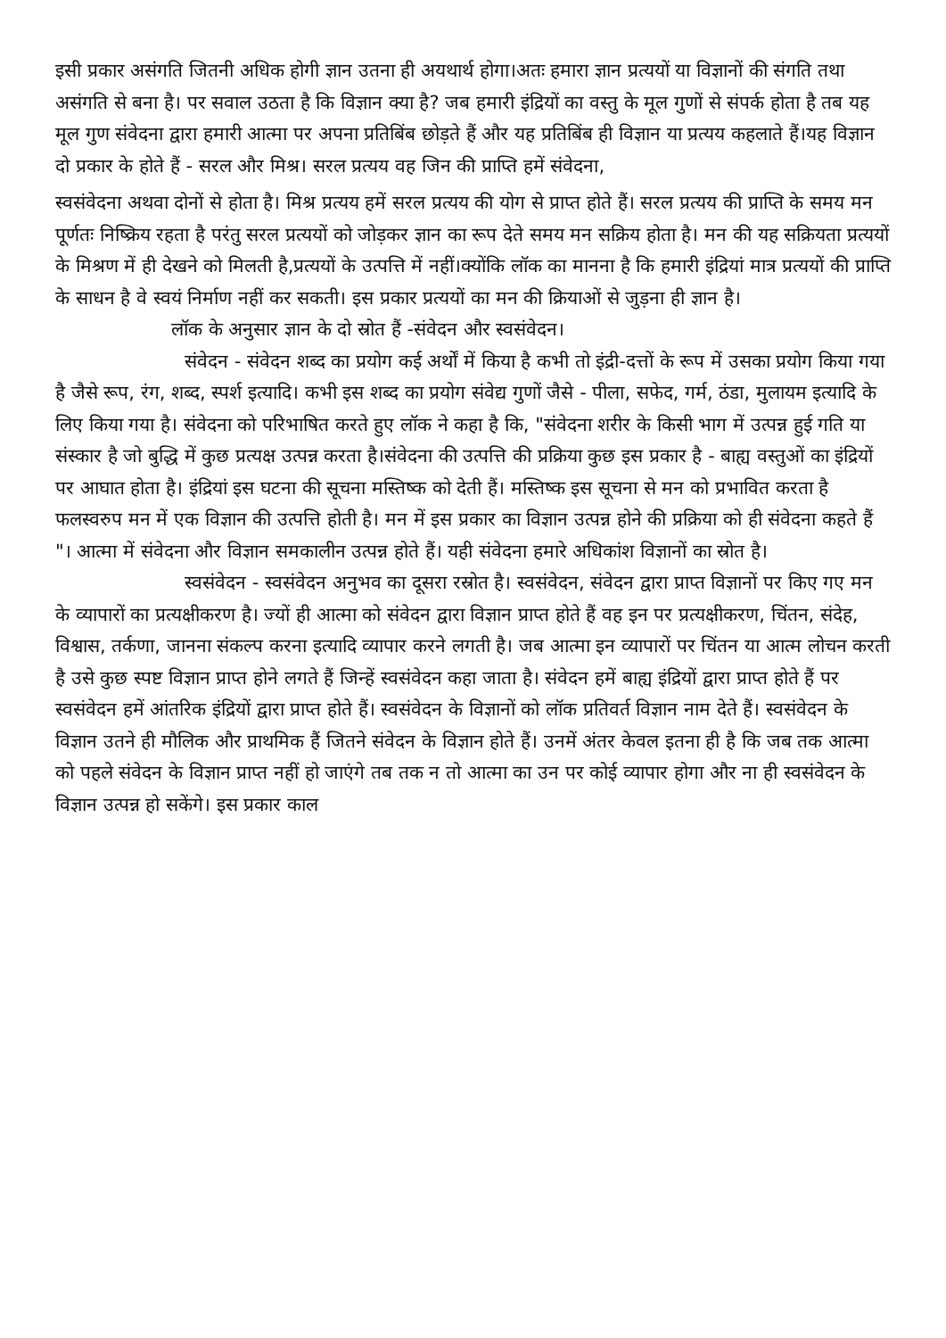इसी प्रकार असंगति जितनी अधिक होगी ज्ञान उतना ही अयथार्थ होगा।अतः हमारा ज्ञान प्रत्ययों या विज्ञानों की संगति तथा असंगति से बना है। पर सवाल उठता है कि विज्ञान क्या है? जब हमारी इंद्रियों का वस्तु के मूल गुणों से संपर्क होता है तब यह मूल गुण संवेदना द्वारा हमारी आत्मा पर अपना प्रतिबिंब छोड़ते हैं और यह प्रतिबिंब ही विज्ञान या प्रत्यय कहलाते हैं।यह विज्ञान दो प्रकार के होते हैं - सरल और मिश्र। सरल प्रत्यय वह जिन की प्राप्ति हमें संवेदना,
स्वसंवेदना अथवा दोनों से होता है। मिश्र प्रत्यय हमें सरल प्रत्यय की योग से प्राप्त होते हैं। सरल प्रत्यय की प्राप्ति के समय मन पूर्णतः निष्क्रिय रहता है परंतु सरल प्रत्ययों को जोड़कर ज्ञान का रूप देते समय मन सक्रिय होता है। मन की यह सक्रियता प्रत्ययों के मिश्रण में ही देखने को मिलती है,प्रत्ययों के उत्पत्ति में नहीं।क्योंकि लॉक का मानना है कि हमारी इंद्रियां मात्र प्रत्ययों की प्राप्ति के साधन है वे स्वयं निर्माण नहीं कर सकती। इस प्रकार प्रत्ययों का मन की क्रियाओं से जुड़ना ही ज्ञान है।
लॉक के अनुसार ज्ञान के दो स्रोत हैं -संवेदन और स्वसंवेदन।
संवेदन - संवेदन शब्द का प्रयोग कई अर्थों में किया है कभी तो इंद्री-दत्तों के रूप में उसका प्रयोग किया गया है जैसे रूप, रंग, शब्द, स्पर्श इत्यादि। कभी इस शब्द का प्रयोग संवेद्य गुणों जैसे - पीला, सफेद, गर्म, ठंडा, मुलायम इत्यादि के लिए किया गया है। संवेदना को परिभाषित करते हुए लॉक ने कहा है कि, "संवेदना शरीर के किसी भाग में उत्पन्न हुई गति या संस्कार है जो बुद्धि में कुछ प्रत्यक्ष उत्पन्न करता है।संवेदना की उत्पत्ति की प्रक्रिया कुछ इस प्रकार है - बाह्य वस्तुओं का इंद्रियों पर आघात होता है। इंद्रियां इस घटना की सूचना मस्तिष्क को देती हैं। मस्तिष्क इस सूचना से मन को प्रभावित करता है फलस्वरुप मन में एक विज्ञान की उत्पत्ति होती है। मन में इस प्रकार का विज्ञान उत्पन्न होने की प्रक्रिया को ही संवेदना कहते हैं "। आत्मा में संवेदना और विज्ञान समकालीन उत्पन्न होते हैं। यही संवेदना हमारे अधिकांश विज्ञानों का स्रोत है।
स्वसंवेदन - स्वसंवेदन अनुभव का दूसरा रस्रोत है। स्वसंवेदन, संवेदन द्वारा प्राप्त विज्ञानों पर किए गए मन के व्यापारों का प्रत्यक्षीकरण है। ज्यों ही आत्मा को संवेदन द्वारा विज्ञान प्राप्त होते हैं वह इन पर प्रत्यक्षीकरण, चिंतन, संदेह, विश्वास, तर्कणा, जानना संकल्प करना इत्यादि व्यापार करने लगती है। जब आत्मा इन व्यापारों पर चिंतन या आत्म लोचन करती है उसे कुछ स्पष्ट विज्ञान प्राप्त होने लगते हैं जिन्हें स्वसंवेदन कहा जाता है। संवेदन हमें बाह्य इंद्रियों द्वारा प्राप्त होते हैं पर स्वसंवेदन हमें आंतरिक इंद्रियों द्वारा प्राप्त होते हैं। स्वसंवेदन के विज्ञानों को लॉक प्रतिवर्त विज्ञान नाम देते हैं। स्वसंवेदन के विज्ञान उतने ही मौलिक और प्राथमिक हैं जितने संवेदन के विज्ञान होते हैं। उनमें अंतर केवल इतना ही है कि जब तक आत्मा को पहले संवेदन के विज्ञान प्राप्त नहीं हो जाएंगे तब तक न तो आत्मा का उन पर कोई व्यापार होगा और ना ही स्वसंवेदन के विज्ञान उत्पन्न हो सकेंगे। इस प्रकार काल